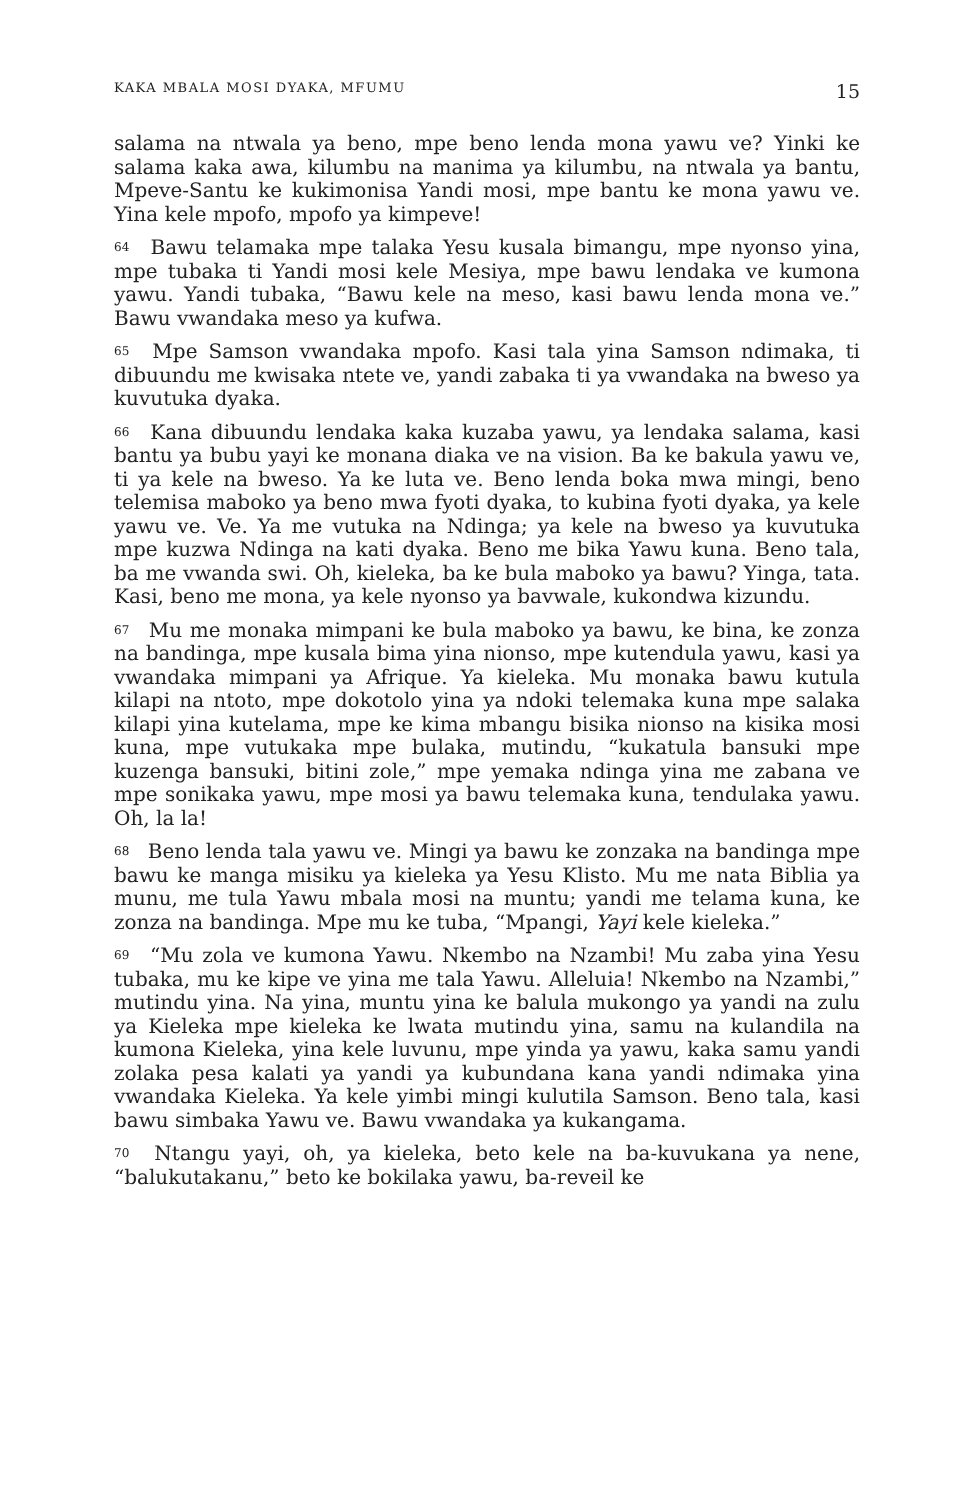KAKA MBALA MOSI DYAKA, MFUMU 15
salama na ntwala ya beno, mpe beno lenda mona yawu ve? Yinki ke salama kaka awa, kilumbu na manima ya kilumbu, na ntwala ya bantu, Mpeve-Santu ke kukimonisa Yandi mosi, mpe bantu ke mona yawu ve. Yina kele mpofo, mpofo ya kimpeve!
<sup>64</sup> Bawu telamaka mpe talaka Yesu kusala bimangu, mpe nyonso yina, mpe tubaka ti Yandi mosi kele Mesiya, mpe bawu lendaka ve kumona yawu. Yandi tubaka, “Bawu kele na meso, kasi bawu lenda mona ve.” Bawu vwandaka meso ya kufwa.
<sup>65</sup> Mpe Samson vwandaka mpofo. Kasi tala yina Samson ndimaka, ti dibuundu me kwisaka ntete ve, yandi zabaka ti ya vwandaka na bweso ya kuvutuka dyaka.
<sup>66</sup> Kana dibuundu lendaka kaka kuzaba yawu, ya lendaka salama, kasi bantu ya bubu yayi ke monana diaka ve na vision. Ba ke bakula yawu ve, ti ya kele na bweso. Ya ke luta ve. Beno lenda boka mwa mingi, beno telemisa maboko ya beno mwa fyoti dyaka, to kubina fyoti dyaka, ya kele yawu ve. Ve. Ya me vutuka na Ndinga; ya kele na bweso ya kuvutuka mpe kuzwa Ndinga na kati dyaka. Beno me bika Yawu kuna. Beno tala, ba me vwanda swi. Oh, kieleka, ba ke bula maboko ya bawu? Yinga, tata. Kasi, beno me mona, ya kele nyonso ya bavwale, kukondwa kizundu.
<sup>67</sup> Mu me monaka mimpani ke bula maboko ya bawu, ke bina, ke zonza na bandinga, mpe kusala bima yina nionso, mpe kutendula yawu, kasi ya vwandaka mimpani ya Afrique. Ya kieleka. Mu monaka bawu kutula kilapi na ntoto, mpe dokotolo yina ya ndoki telemaka kuna mpe salaka kilapi yina kutelama, mpe ke kima mbangu bisika nionso na kisika mosi kuna, mpe vutukaka mpe bulaka, mutindu, “kukatula bansuki mpe kuzenga bansuki, bitini zole,” mpe yemaka ndinga yina me zabana ve mpe sonikaka yawu, mpe mosi ya bawu telemaka kuna, tendulaka yawu. Oh, la la!
<sup>68</sup> Beno lenda tala yawu ve. Mingi ya bawu ke zonzaka na bandinga mpe bawu ke manga misiku ya kieleka ya Yesu Klisto. Mu me nata Biblia ya munu, me tula Yawu mbala mosi na muntu; yandi me telama kuna, ke zonza na bandinga. Mpe mu ke tuba, “Mpangi, Yayi kele kieleka.”
<sup>69</sup> “Mu zola ve kumona Yawu. Nkembo na Nzambi! Mu zaba yina Yesu tubaka, mu ke kipe ve yina me tala Yawu. Alleluia! Nkembo na Nzambi,” mutindu yina. Na yina, muntu yina ke balula mukongo ya yandi na zulu ya Kieleka mpe kieleka ke lwata mutindu yina, samu na kulandila na kumona Kieleka, yina kele luvunu, mpe yinda ya yawu, kaka samu yandi zolaka pesa kalati ya yandi ya kubundana kana yandi ndimaka yina vwandaka Kieleka. Ya kele yimbi mingi kulutila Samson. Beno tala, kasi bawu simbaka Yawu ve. Bawu vwandaka ya kukangama.
<sup>70</sup> Ntangu yayi, oh, ya kieleka, beto kele na ba-kuvukana ya nene, “balukutakanu,” beto ke bokilaka yawu, ba-reveil ke